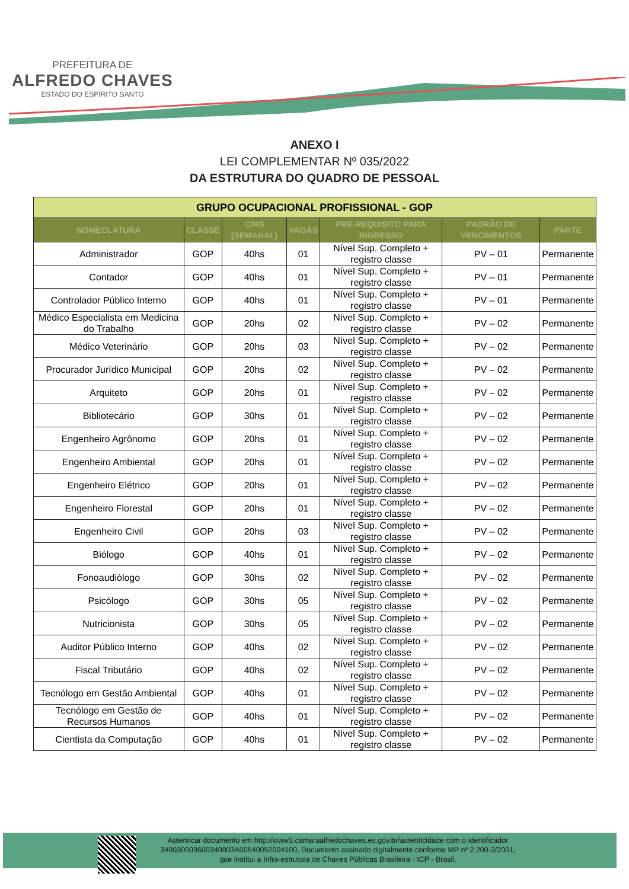PREFEITURA DE
ALFREDO CHAVES
ESTADO DO ESPÍRITO SANTO
ANEXO I
LEI COMPLEMENTAR Nº 035/2022
DA ESTRUTURA DO QUADRO DE PESSOAL
| GRUPO OCUPACIONAL PROFISSIONAL - GOP | | | | | | |
| --- | --- | --- | --- | --- | --- | --- |
| NOMECLATURA | CLASSE | C/HS (SEMANAL) | VAGAS | PRE-REQUISITO PARA INGRESSO | PADRÃO DE VENCIMENTOS | PARTE |
| Administrador | GOP | 40hs | 01 | Nível Sup. Completo + registro classe | PV – 01 | Permanente |
| Contador | GOP | 40hs | 01 | Nível Sup. Completo + registro classe | PV – 01 | Permanente |
| Controlador Público Interno | GOP | 40hs | 01 | Nível Sup. Completo + registro classe | PV – 01 | Permanente |
| Médico Especialista em Medicina do Trabalho | GOP | 20hs | 02 | Nível Sup. Completo + registro classe | PV – 02 | Permanente |
| Médico Veterinário | GOP | 20hs | 03 | Nível Sup. Completo + registro classe | PV – 02 | Permanente |
| Procurador Jurídico Municipal | GOP | 20hs | 02 | Nível Sup. Completo + registro classe | PV – 02 | Permanente |
| Arquiteto | GOP | 20hs | 01 | Nível Sup. Completo + registro classe | PV – 02 | Permanente |
| Bibliotecário | GOP | 30hs | 01 | Nível Sup. Completo + registro classe | PV – 02 | Permanente |
| Engenheiro Agrônomo | GOP | 20hs | 01 | Nível Sup. Completo + registro classe | PV – 02 | Permanente |
| Engenheiro Ambiental | GOP | 20hs | 01 | Nível Sup. Completo + registro classe | PV – 02 | Permanente |
| Engenheiro Elétrico | GOP | 20hs | 01 | Nível Sup. Completo + registro classe | PV – 02 | Permanente |
| Engenheiro Florestal | GOP | 20hs | 01 | Nível Sup. Completo + registro classe | PV – 02 | Permanente |
| Engenheiro Civil | GOP | 20hs | 03 | Nível Sup. Completo + registro classe | PV – 02 | Permanente |
| Biólogo | GOP | 40hs | 01 | Nível Sup. Completo + registro classe | PV – 02 | Permanente |
| Fonoaudiólogo | GOP | 30hs | 02 | Nível Sup. Completo + registro classe | PV – 02 | Permanente |
| Psicólogo | GOP | 30hs | 05 | Nível Sup. Completo + registro classe | PV – 02 | Permanente |
| Nutricionista | GOP | 30hs | 05 | Nível Sup. Completo + registro classe | PV – 02 | Permanente |
| Auditor Público Interno | GOP | 40hs | 02 | Nível Sup. Completo + registro classe | PV – 02 | Permanente |
| Fiscal Tributário | GOP | 40hs | 02 | Nível Sup. Completo + registro classe | PV – 02 | Permanente |
| Tecnólogo em Gestão Ambiental | GOP | 40hs | 01 | Nível Sup. Completo + registro classe | PV – 02 | Permanente |
| Tecnólogo em Gestão de Recursos Humanos | GOP | 40hs | 01 | Nível Sup. Completo + registro classe | PV – 02 | Permanente |
| Cientista da Computação | GOP | 40hs | 01 | Nível Sup. Completo + registro classe | PV – 02 | Permanente |
Autenticar documento em http://www3.camaraalfredochaves.es.gov.br/autenticidade com o identificador 340030003600340003A00540052004100, Documento assinado digitalmente conforme MP nº 2.200-2/2001, que institui a Infra-estrutura de Chaves Públicas Brasileira - ICP - Brasil.